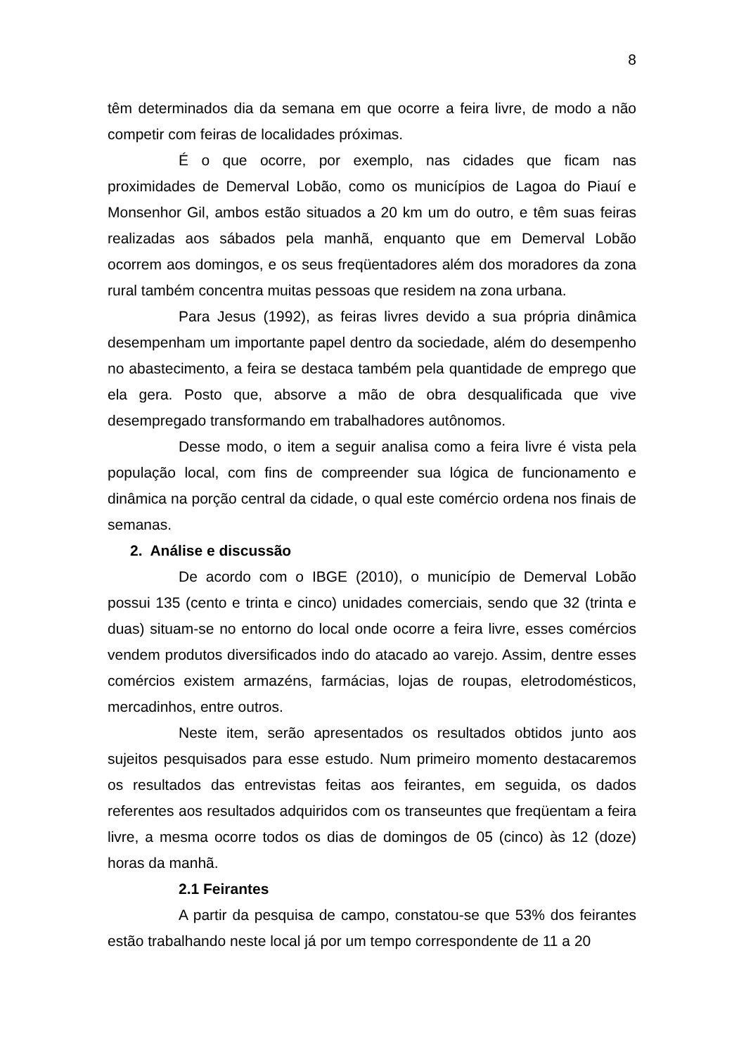8
têm determinados dia da semana em que ocorre a feira livre, de modo a não competir com feiras de localidades próximas.
É o que ocorre, por exemplo, nas cidades que ficam nas proximidades de Demerval Lobão, como os municípios de Lagoa do Piauí e Monsenhor Gil, ambos estão situados a 20 km um do outro, e têm suas feiras realizadas aos sábados pela manhã, enquanto que em Demerval Lobão ocorrem aos domingos, e os seus freqüentadores além dos moradores da zona rural também concentra muitas pessoas que residem na zona urbana.
Para Jesus (1992), as feiras livres devido a sua própria dinâmica desempenham um importante papel dentro da sociedade, além do desempenho no abastecimento, a feira se destaca também pela quantidade de emprego que ela gera. Posto que, absorve a mão de obra desqualificada que vive desempregado transformando em trabalhadores autônomos.
Desse modo, o item a seguir analisa como a feira livre é vista pela população local, com fins de compreender sua lógica de funcionamento e dinâmica na porção central da cidade, o qual este comércio ordena nos finais de semanas.
2. Análise e discussão
De acordo com o IBGE (2010), o município de Demerval Lobão possui 135 (cento e trinta e cinco) unidades comerciais, sendo que 32 (trinta e duas) situam-se no entorno do local onde ocorre a feira livre, esses comércios vendem produtos diversificados indo do atacado ao varejo. Assim, dentre esses comércios existem armazéns, farmácias, lojas de roupas, eletrodomésticos, mercadinhos, entre outros.
Neste item, serão apresentados os resultados obtidos junto aos sujeitos pesquisados para esse estudo. Num primeiro momento destacaremos os resultados das entrevistas feitas aos feirantes, em seguida, os dados referentes aos resultados adquiridos com os transeuntes que freqüentam a feira livre, a mesma ocorre todos os dias de domingos de 05 (cinco) às 12 (doze) horas da manhã.
2.1 Feirantes
A partir da pesquisa de campo, constatou-se que 53% dos feirantes estão trabalhando neste local já por um tempo correspondente de 11 a 20